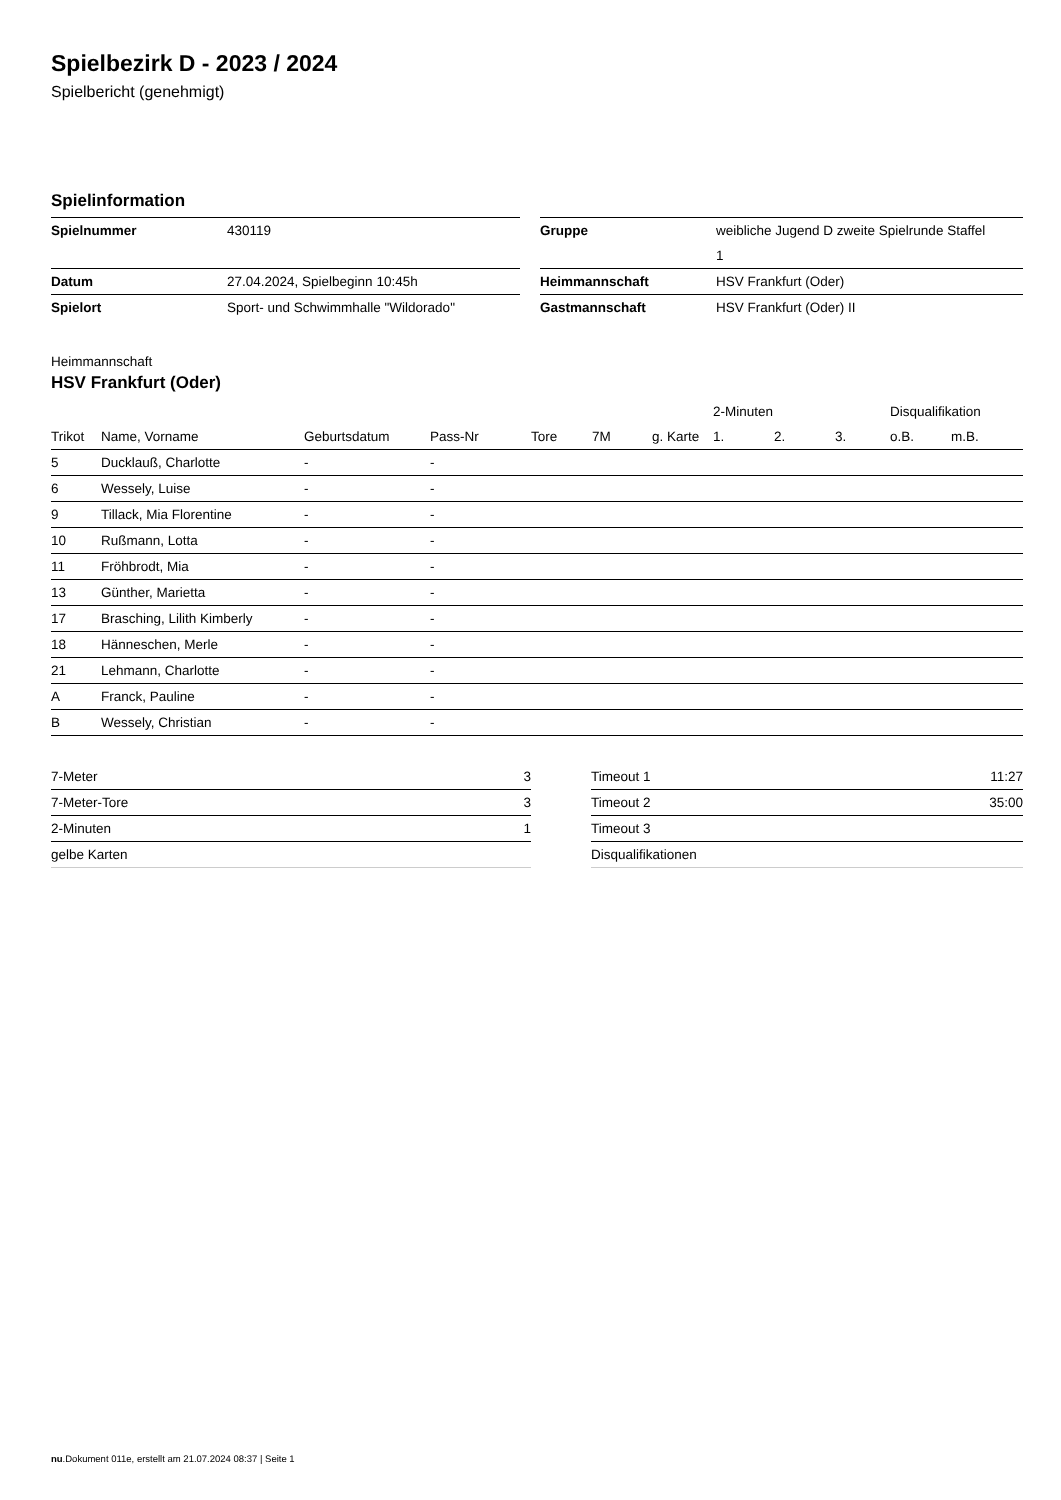Spielbezirk D - 2023 / 2024
Spielbericht (genehmigt)
Spielinformation
| Spielnummer | 430119 | | Gruppe | weibliche Jugend D zweite Spielrunde Staffel 1 |
| Datum | 27.04.2024, Spielbeginn 10:45h | | Heimmannschaft | HSV Frankfurt (Oder) |
| Spielort | Sport- und Schwimmhalle "Wildorado" | | Gastmannschaft | HSV Frankfurt (Oder) II |
Heimmannschaft
HSV Frankfurt (Oder)
| | | | | | | | 2-Minuten | | | Disqualifikation | |
| --- | --- | --- | --- | --- | --- | --- | --- | --- | --- | --- | --- |
| Trikot | Name, Vorname | Geburtsdatum | Pass-Nr | Tore | 7M | g. Karte | 1. | 2. | 3. | o.B. | m.B. |
| 5 | Ducklauß, Charlotte | - | - | | | | | | | | |
| 6 | Wessely, Luise | - | - | | | | | | | | |
| 9 | Tillack, Mia Florentine | - | - | | | | | | | | |
| 10 | Rußmann, Lotta | - | - | | | | | | | | |
| 11 | Fröhbrodt, Mia | - | - | | | | | | | | |
| 13 | Günther, Marietta | - | - | | | | | | | | |
| 17 | Brasching, Lilith Kimberly | - | - | | | | | | | | |
| 18 | Hänneschen, Merle | - | - | | | | | | | | |
| 21 | Lehmann, Charlotte | - | - | | | | | | | | |
| A | Franck, Pauline | - | - | | | | | | | | |
| B | Wessely, Christian | - | - | | | | | | | | |
| 7-Meter | 3 |
| 7-Meter-Tore | 3 |
| 2-Minuten | 1 |
| gelbe Karten | |
| Timeout 1 | 11:27 |
| Timeout 2 | 35:00 |
| Timeout 3 | |
| Disqualifikationen | |
nu.Dokument 011e, erstellt am 21.07.2024 08:37 | Seite 1